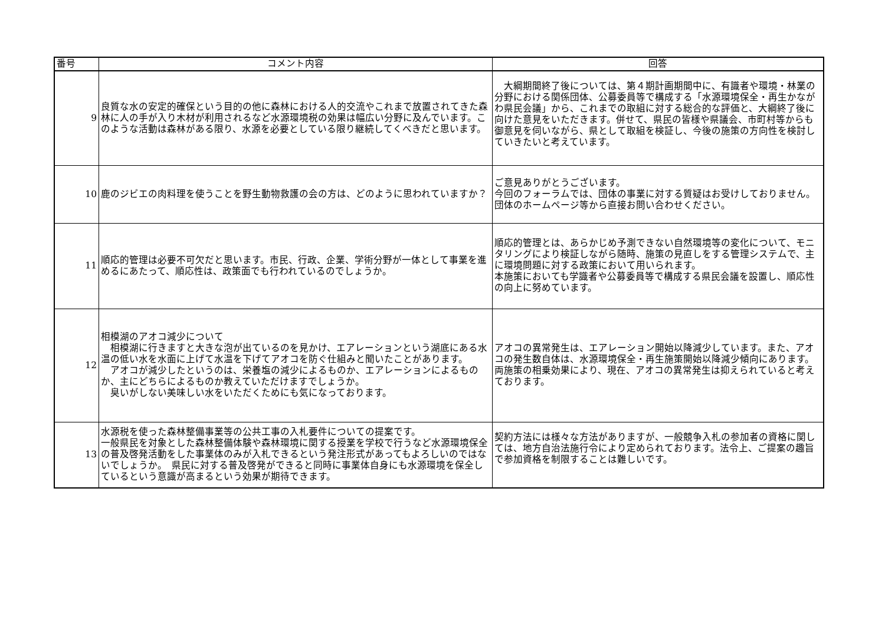| 番号 | コメント内容 | 回答 |
| --- | --- | --- |
| 9 | 良質な水の安定的確保という目的の他に森林における人的交流やこれまで放置されてきた森林に人の手が入り木材が利用されるなど水源環境税の効果は幅広い分野に及んでいます。このような活動は森林がある限り、水源を必要としている限り継続してくべきだと思います。 | 大綱期間終了後については、第４期計画期間中に、有識者や環境・林業の分野における関係団体、公募委員等で構成する「水源環境保全・再生かながわ県民会議」から、これまでの取組に対する総合的な評価と、大綱終了後に向けた意見をいただきます。併せて、県民の皆様や県議会、市町村等からも御意見を伺いながら、県として取組を検証し、今後の施策の方向性を検討していきたいと考えています。 |
| 10 | 鹿のジビエの肉料理を使うことを野生動物救護の会の方は、どのように思われていますか？ | ご意見ありがとうございます。 今回のフォーラムでは、団体の事業に対する質疑はお受けしておりません。団体のホームページ等から直接お問い合わせください。 |
| 11 | 順応的管理は必要不可欠だと思います。市民、行政、企業、学術分野が一体として事業を進めるにあたって、順応性は、政策面でも行われているのでしょうか。 | 順応的管理とは、あらかじめ予測できない自然環境等の変化について、モニタリングにより検証しながら随時、施策の見直しをする管理システムで、主に環境問題に対する政策において用いられます。 本施策においても学識者や公募委員等で構成する県民会議を設置し、順応性の向上に努めています。 |
| 12 | 相模湖のアオコ減少について 相模湖に行きますと大きな泡が出ているのを見かけ、エアレーションという湖底にある水温の低い水を水面に上げて水温を下げてアオコを防ぐ仕組みと聞いたことがあります。 アオコが減少したというのは、栄養塩の減少によるものか、エアレーションによるものか、主にどちらによるものか教えていただけますでしょうか。 臭いがしない美味しい水をいただくためにも気になっております。 | アオコの異常発生は、エアレーション開始以降減少しています。また、アオコの発生数自体は、水源環境保全・再生施策開始以降減少傾向にあります。 両施策の相乗効果により、現在、アオコの異常発生は抑えられていると考えております。 |
| 13 | 水源税を使った森林整備事業等の公共工事の入札要件についての提案です。 一般県民を対象とした森林整備体験や森林環境に関する授業を学校で行うなど水源環境保全の普及啓発活動をした事業体のみが入札できるという発注形式があってもよろしいのではないでしょうか。 県民に対する普及啓発ができると同時に事業体自身にも水源環境を保全しているという意識が高まるという効果が期待できます。 | 契約方法には様々な方法がありますが、一般競争入札の参加者の資格に関しては、地方自治法施行令により定められております。法令上、ご提案の趣旨で参加資格を制限することは難しいです。 |